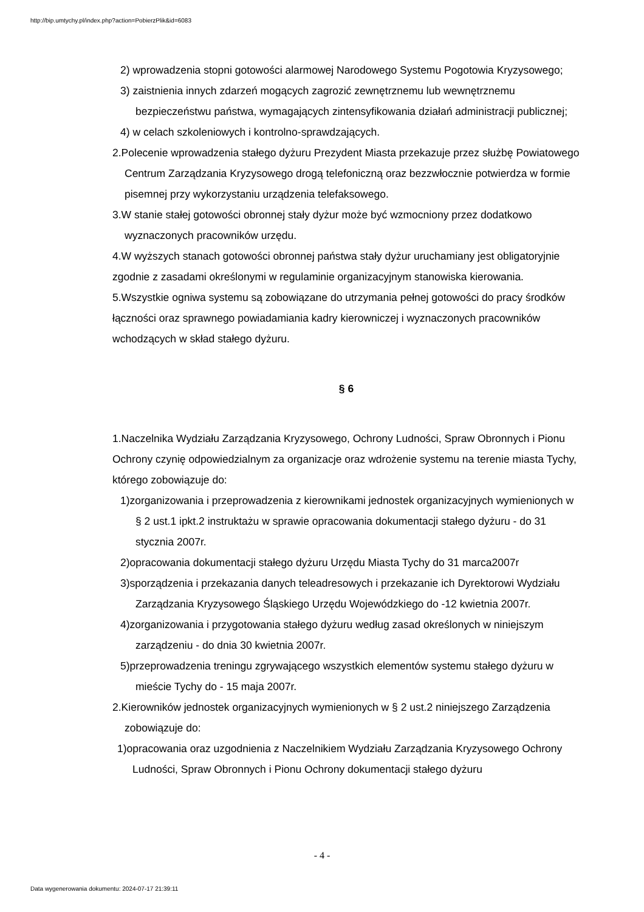http://bip.umtychy.pl/index.php?action=PobierzPlik&id=6083
2) wprowadzenia stopni gotowości alarmowej Narodowego Systemu Pogotowia Kryzysowego;
3) zaistnienia innych zdarzeń mogących zagrozić zewnętrznemu lub wewnętrznemu bezpieczeństwu państwa, wymagających zintensyfikowania działań administracji publicznej;
4) w celach szkoleniowych i kontrolno-sprawdzających.
2.Polecenie wprowadzenia stałego dyżuru Prezydent Miasta przekazuje przez służbę Powiatowego Centrum Zarządzania Kryzysowego drogą telefoniczną oraz bezzwłocznie potwierdza w formie pisemnej przy wykorzystaniu urządzenia telefaksowego.
3.W stanie stałej gotowości obronnej stały dyżur może być wzmocniony przez dodatkowo wyznaczonych pracowników urzędu.
4.W wyższych stanach gotowości obronnej państwa stały dyżur uruchamiany jest obligatoryjnie zgodnie z zasadami określonymi w regulaminie organizacyjnym stanowiska kierowania.
5.Wszystkie ogniwa systemu są zobowiązane do utrzymania pełnej gotowości do pracy środków łączności oraz sprawnego powiadamiania kadry kierowniczej i wyznaczonych pracowników wchodzących w skład stałego dyżuru.
§ 6
1.Naczelnika Wydziału Zarządzania Kryzysowego, Ochrony Ludności, Spraw Obronnych i Pionu Ochrony czynię odpowiedzialnym za organizacje oraz wdrożenie systemu na terenie miasta Tychy, którego zobowiązuje do:
1)zorganizowania i przeprowadzenia z kierownikami jednostek organizacyjnych wymienionych w § 2 ust.1 ipkt.2 instruktażu w sprawie opracowania dokumentacji stałego dyżuru - do 31 stycznia 2007r.
2)opracowania dokumentacji stałego dyżuru Urzędu Miasta Tychy do 31 marca2007r
3)sporządzenia i przekazania danych teleadresowych i przekazanie ich Dyrektorowi Wydziału Zarządzania Kryzysowego Śląskiego Urzędu Wojewódzkiego do -12 kwietnia 2007r.
4)zorganizowania i przygotowania stałego dyżuru według zasad określonych w niniejszym zarządzeniu - do dnia 30 kwietnia 2007r.
5)przeprowadzenia treningu zgrywającego wszystkich elementów systemu stałego dyżuru w mieście Tychy do - 15 maja 2007r.
2.Kierowników jednostek organizacyjnych wymienionych w § 2 ust.2 niniejszego Zarządzenia zobowiązuje do:
1)opracowania oraz uzgodnienia z Naczelnikiem Wydziału Zarządzania Kryzysowego Ochrony Ludności, Spraw Obronnych i Pionu Ochrony dokumentacji stałego dyżuru
- 4 -
Data wygenerowania dokumentu: 2024-07-17 21:39:11